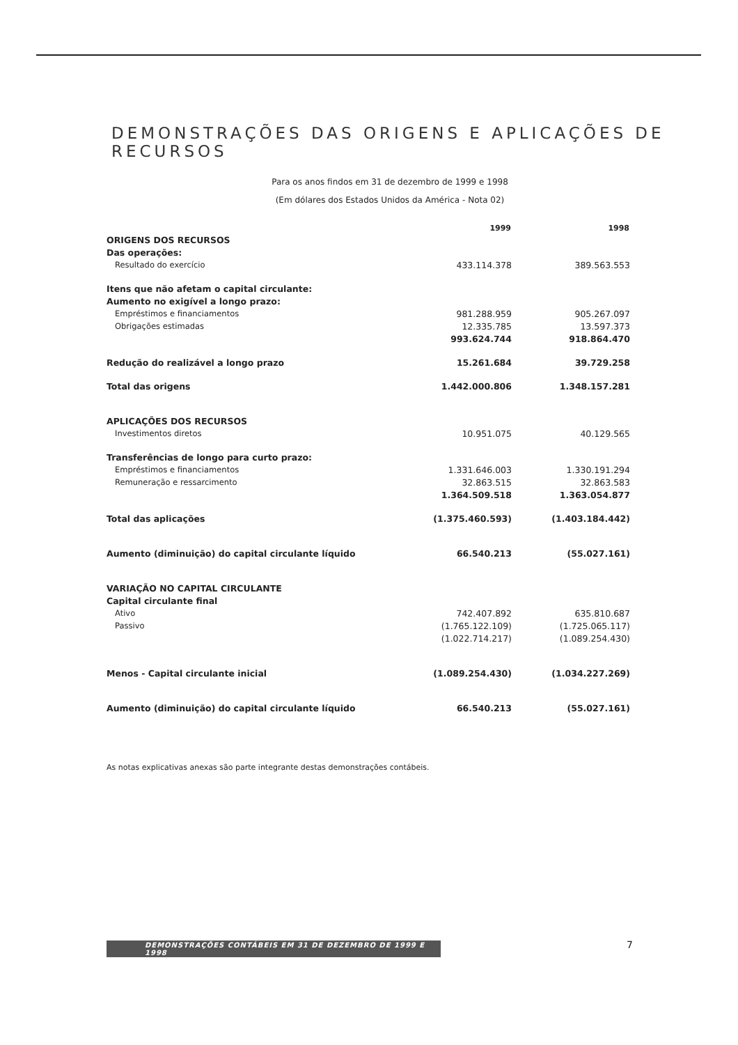DEMONSTRAÇÕES DAS ORIGENS E APLICAÇÕES DE RECURSOS
Para os anos findos em 31 de dezembro de 1999 e 1998
(Em dólares dos Estados Unidos da América - Nota 02)
| | 1999 | 1998 |
| --- | --- | --- |
| ORIGENS DOS RECURSOS | | |
| Das operações: | | |
| Resultado do exercício | 433.114.378 | 389.563.553 |
| Itens que não afetam o capital circulante: | | |
| Aumento no exigível a longo prazo: | | |
| Empréstimos e financiamentos | 981.288.959 | 905.267.097 |
| Obrigações estimadas | 12.335.785 | 13.597.373 |
| | 993.624.744 | 918.864.470 |
| Redução do realizável a longo prazo | 15.261.684 | 39.729.258 |
| Total das origens | 1.442.000.806 | 1.348.157.281 |
| APLICAÇÕES DOS RECURSOS | | |
| Investimentos diretos | 10.951.075 | 40.129.565 |
| Transferências de longo para curto prazo: | | |
| Empréstimos e financiamentos | 1.331.646.003 | 1.330.191.294 |
| Remuneração e ressarcimento | 32.863.515 | 32.863.583 |
| | 1.364.509.518 | 1.363.054.877 |
| Total das aplicações | (1.375.460.593) | (1.403.184.442) |
| Aumento (diminuição) do capital circulante líquido | 66.540.213 | (55.027.161) |
| VARIAÇÃO NO CAPITAL CIRCULANTE | | |
| Capital circulante final | | |
| Ativo | 742.407.892 | 635.810.687 |
| Passivo | (1.765.122.109) | (1.725.065.117) |
| | (1.022.714.217) | (1.089.254.430) |
| Menos - Capital circulante inicial | (1.089.254.430) | (1.034.227.269) |
| Aumento (diminuição) do capital circulante líquido | 66.540.213 | (55.027.161) |
As notas explicativas anexas são parte integrante destas demonstrações contábeis.
DEMONSTRAÇÕES CONTÁBEIS EM 31 DE DEZEMBRO DE 1999 E 1998 7